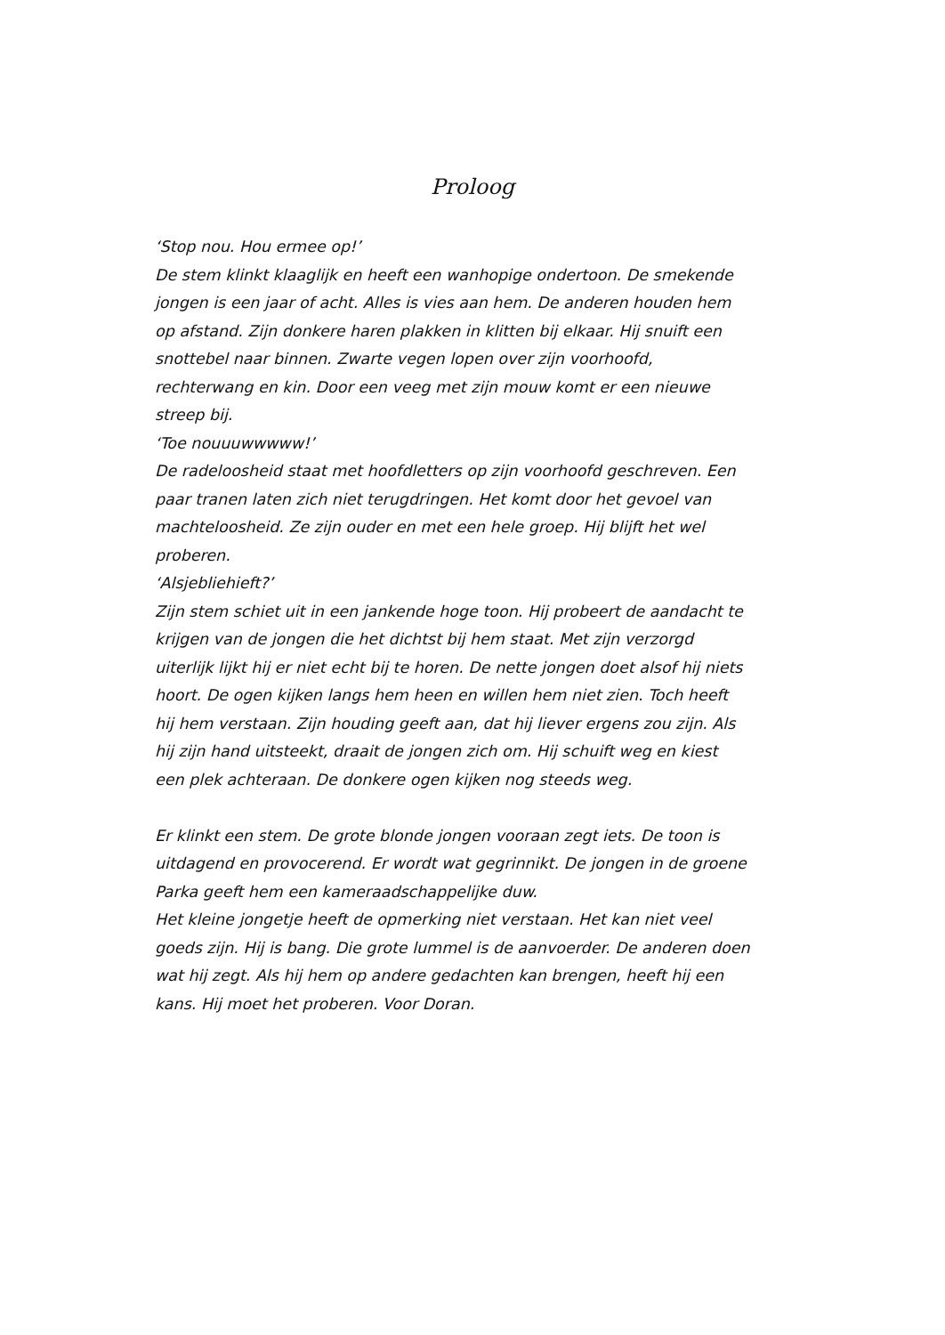Proloog
‘Stop nou. Hou ermee op!’
De stem klinkt klaaglijk en heeft een wanhopige ondertoon. De smekende jongen is een jaar of acht. Alles is vies aan hem. De anderen houden hem op afstand. Zijn donkere haren plakken in klitten bij elkaar. Hij snuift een snottebel naar binnen. Zwarte vegen lopen over zijn voorhoofd, rechterwang en kin. Door een veeg met zijn mouw komt er een nieuwe streep bij.
‘Toe nouuuwwwww!’
De radeloosheid staat met hoofdletters op zijn voorhoofd geschreven. Een paar tranen laten zich niet terugdringen. Het komt door het gevoel van machteloosheid. Ze zijn ouder en met een hele groep. Hij blijft het wel proberen.
‘Alsjebliehieft?’
Zijn stem schiet uit in een jankende hoge toon. Hij probeert de aandacht te krijgen van de jongen die het dichtst bij hem staat. Met zijn verzorgd uiterlijk lijkt hij er niet echt bij te horen. De nette jongen doet alsof hij niets hoort. De ogen kijken langs hem heen en willen hem niet zien. Toch heeft hij hem verstaan. Zijn houding geeft aan, dat hij liever ergens zou zijn. Als hij zijn hand uitsteekt, draait de jongen zich om. Hij schuift weg en kiest een plek achteraan. De donkere ogen kijken nog steeds weg.
Er klinkt een stem. De grote blonde jongen vooraan zegt iets. De toon is uitdagend en provocerend. Er wordt wat gegrinnikt. De jongen in de groene Parka geeft hem een kameraadschappelijke duw.
Het kleine jongetje heeft de opmerking niet verstaan. Het kan niet veel goeds zijn. Hij is bang. Die grote lummel is de aanvoerder. De anderen doen wat hij zegt. Als hij hem op andere gedachten kan brengen, heeft hij een kans. Hij moet het proberen. Voor Doran.